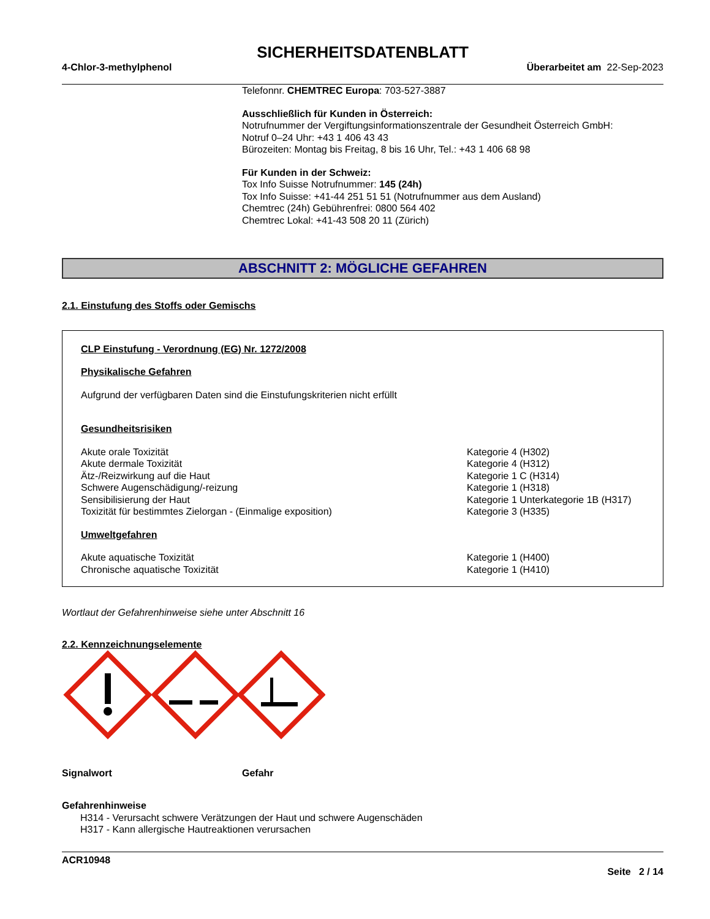SICHERHEITSDATENBLATT
4-Chlor-3-methylphenol Überarbeitet am 22-Sep-2023
Telefonnr. CHEMTREC Europa: 703-527-3887
Ausschließlich für Kunden in Österreich:
Notrufnummer der Vergiftungsinformationszentrale der Gesundheit Österreich GmbH:
Notruf 0–24 Uhr: +43 1 406 43 43
Bürozeiten: Montag bis Freitag, 8 bis 16 Uhr, Tel.: +43 1 406 68 98
Für Kunden in der Schweiz:
Tox Info Suisse Notrufnummer: 145 (24h)
Tox Info Suisse: +41-44 251 51 51 (Notrufnummer aus dem Ausland)
Chemtrec (24h) Gebührenfrei: 0800 564 402
Chemtrec Lokal: +41-43 508 20 11 (Zürich)
ABSCHNITT 2: MÖGLICHE GEFAHREN
2.1. Einstufung des Stoffs oder Gemischs
CLP Einstufung - Verordnung (EG) Nr. 1272/2008
Physikalische Gefahren
Aufgrund der verfügbaren Daten sind die Einstufungskriterien nicht erfüllt
Gesundheitsrisiken
| Akute orale Toxizität | Kategorie 4 (H302) |
| Akute dermale Toxizität | Kategorie 4 (H312) |
| Ätz-/Reizwirkung auf die Haut | Kategorie 1 C (H314) |
| Schwere Augenschädigung/-reizung | Kategorie 1 (H318) |
| Sensibilisierung der Haut | Kategorie 1 Unterkategorie 1B (H317) |
| Toxizität für bestimmtes Zielorgan - (Einmalige exposition) | Kategorie 3 (H335) |
Umweltgefahren
| Akute aquatische Toxizität | Kategorie 1 (H400) |
| Chronische aquatische Toxizität | Kategorie 1 (H410) |
Wortlaut der Gefahrenhinweise siehe unter Abschnitt 16
2.2. Kennzeichnungselemente
Signalwort Gefahr
Gefahrenhinweise
H314 - Verursacht schwere Verätzungen der Haut und schwere Augenschäden
H317 - Kann allergische Hautreaktionen verursachen
ACR10948
Seite 2 / 14